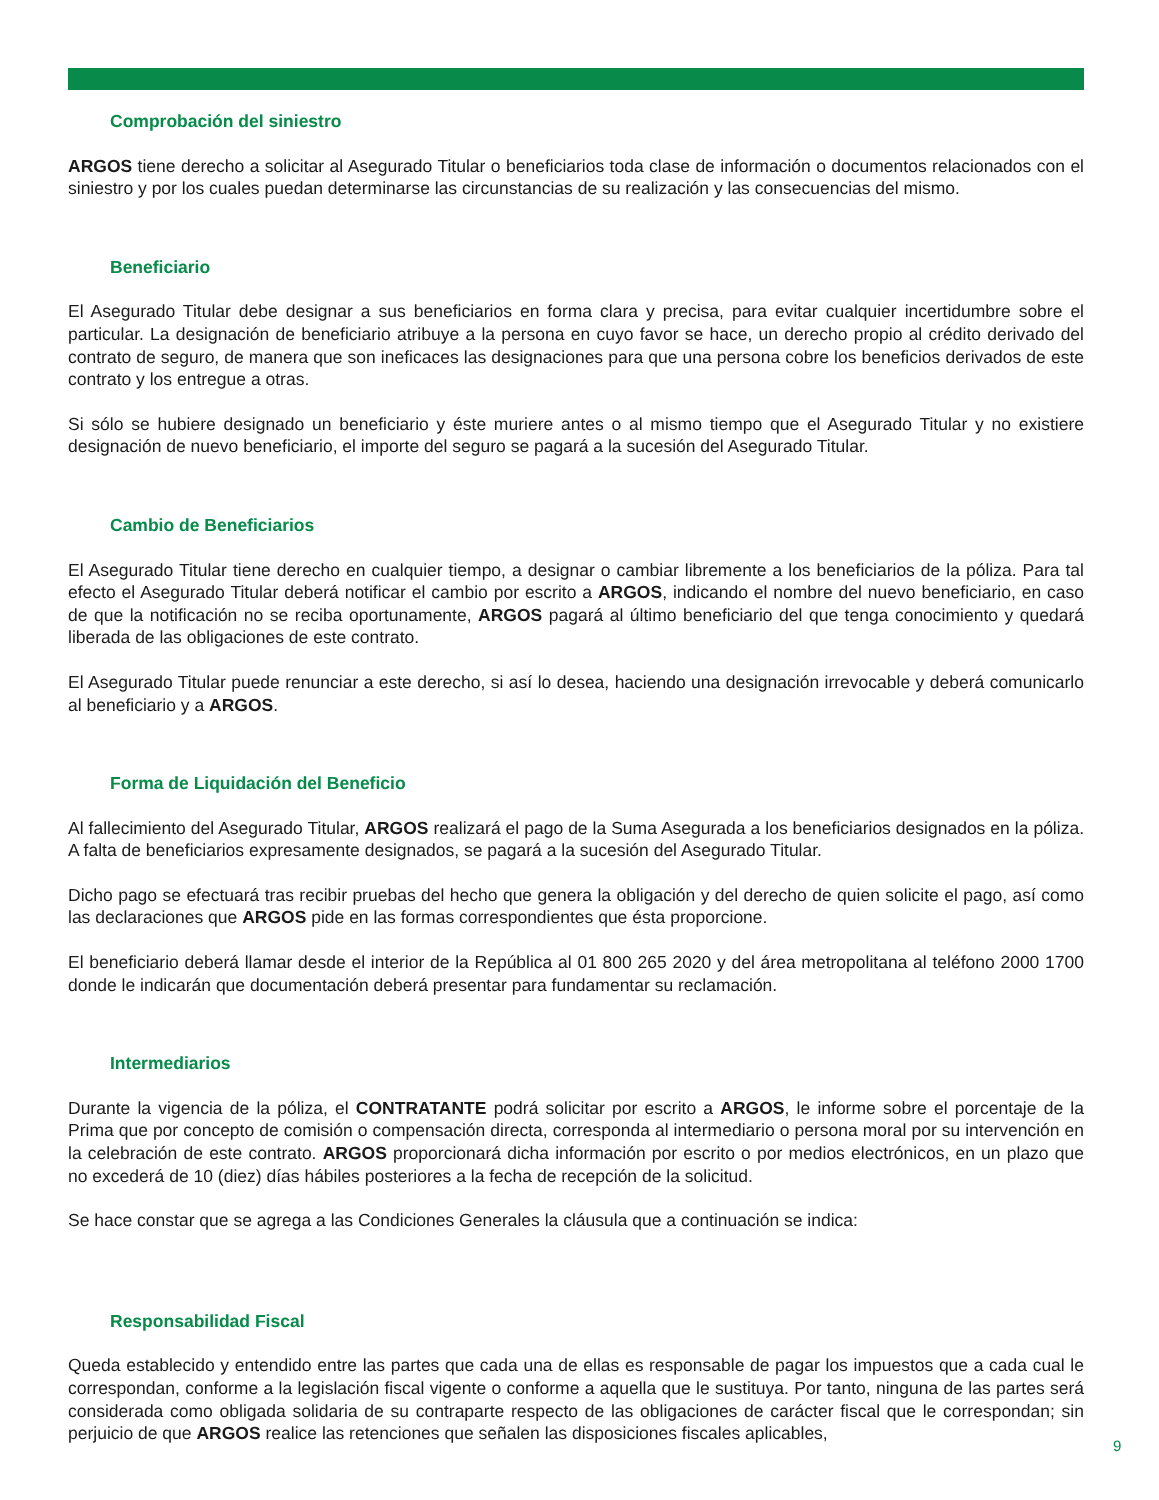Comprobación del siniestro
ARGOS tiene derecho a solicitar al Asegurado Titular o beneficiarios toda clase de información o documentos relacionados con el siniestro y por los cuales puedan determinarse las circunstancias de su realización y las consecuencias del mismo.
Beneficiario
El Asegurado Titular debe designar a sus beneficiarios en forma clara y precisa, para evitar cualquier incertidumbre sobre el particular. La designación de beneficiario atribuye a la persona en cuyo favor se hace, un derecho propio al crédito derivado del contrato de seguro, de manera que son ineficaces las designaciones para que una persona cobre los beneficios derivados de este contrato y los entregue a otras.
Si sólo se hubiere designado un beneficiario y éste muriere antes o al mismo tiempo que el Asegurado Titular y no existiere designación de nuevo beneficiario, el importe del seguro se pagará a la sucesión del Asegurado Titular.
Cambio de Beneficiarios
El Asegurado Titular tiene derecho en cualquier tiempo, a designar o cambiar libremente a los beneficiarios de la póliza. Para tal efecto el Asegurado Titular deberá notificar el cambio por escrito a ARGOS, indicando el nombre del nuevo beneficiario, en caso de que la notificación no se reciba oportunamente, ARGOS pagará al último beneficiario del que tenga conocimiento y quedará liberada de las obligaciones de este contrato.
El Asegurado Titular puede renunciar a este derecho, si así lo desea, haciendo una designación irrevocable y deberá comunicarlo al beneficiario y a ARGOS.
Forma de Liquidación del Beneficio
Al fallecimiento del Asegurado Titular, ARGOS realizará el pago de la Suma Asegurada a los beneficiarios designados en la póliza. A falta de beneficiarios expresamente designados, se pagará a la sucesión del Asegurado Titular.
Dicho pago se efectuará tras recibir pruebas del hecho que genera la obligación y del derecho de quien solicite el pago, así como las declaraciones que ARGOS pide en las formas correspondientes que ésta proporcione.
El beneficiario deberá llamar desde el interior de la República al 01 800 265 2020 y del área metropolitana al teléfono 2000 1700 donde le indicarán que documentación deberá presentar para fundamentar su reclamación.
Intermediarios
Durante la vigencia de la póliza, el CONTRATANTE podrá solicitar por escrito a ARGOS, le informe sobre el porcentaje de la Prima que por concepto de comisión o compensación directa, corresponda al intermediario o persona moral por su intervención en la celebración de este contrato. ARGOS proporcionará dicha información por escrito o por medios electrónicos, en un plazo que no excederá de 10 (diez) días hábiles posteriores a la fecha de recepción de la solicitud.
Se hace constar que se agrega a las Condiciones Generales la cláusula que a continuación se indica:
Responsabilidad Fiscal
Queda establecido y entendido entre las partes que cada una de ellas es responsable de pagar los impuestos que a cada cual le correspondan, conforme a la legislación fiscal vigente o conforme a aquella que le sustituya. Por tanto, ninguna de las partes será considerada como obligada solidaria de su contraparte respecto de las obligaciones de carácter fiscal que le correspondan; sin perjuicio de que ARGOS realice las retenciones que señalen las disposiciones fiscales aplicables,
9